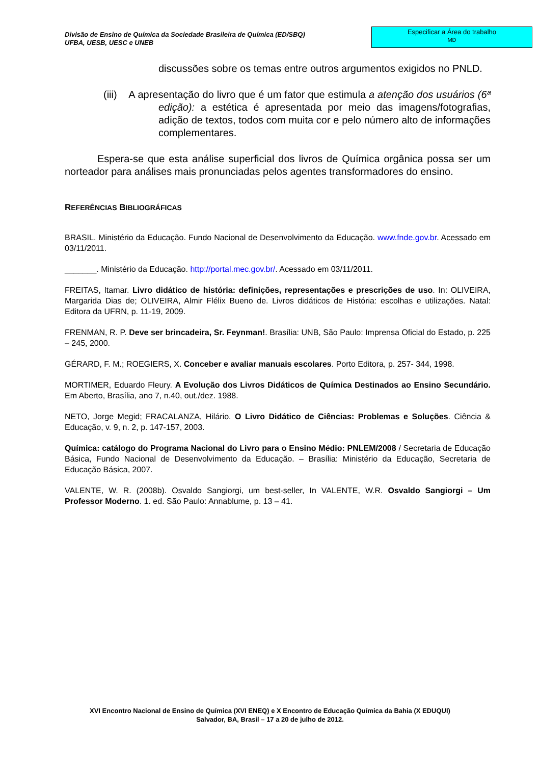Divisão de Ensino de Química da Sociedade Brasileira de Química (ED/SBQ)
UFBA, UESB, UESC e UNEB
Especificar a Área do trabalho
MD
discussões sobre os temas entre outros argumentos exigidos no PNLD.
(iii) A apresentação do livro que é um fator que estimula a atenção dos usuários (6ª edição): a estética é apresentada por meio das imagens/fotografias, adição de textos, todos com muita cor e pelo número alto de informações complementares.
Espera-se que esta análise superficial dos livros de Química orgânica possa ser um norteador para análises mais pronunciadas pelos agentes transformadores do ensino.
REFERÊNCIAS BIBLIOGRÁFICAS
BRASIL. Ministério da Educação. Fundo Nacional de Desenvolvimento da Educação. www.fnde.gov.br. Acessado em 03/11/2011.
_______. Ministério da Educação. http://portal.mec.gov.br/. Acessado em 03/11/2011.
FREITAS, Itamar. Livro didático de história: definições, representações e prescrições de uso. In: OLIVEIRA, Margarida Dias de; OLIVEIRA, Almir Flélix Bueno de. Livros didáticos de História: escolhas e utilizações. Natal: Editora da UFRN, p. 11-19, 2009.
FRENMAN, R. P. Deve ser brincadeira, Sr. Feynman!. Brasília: UNB, São Paulo: Imprensa Oficial do Estado, p. 225 – 245, 2000.
GÉRARD, F. M.; ROEGIERS, X. Conceber e avaliar manuais escolares. Porto Editora, p. 257- 344, 1998.
MORTIMER, Eduardo Fleury. A Evolução dos Livros Didáticos de Química Destinados ao Ensino Secundário. Em Aberto, Brasília, ano 7, n.40, out./dez. 1988.
NETO, Jorge Megid; FRACALANZA, Hilário. O Livro Didático de Ciências: Problemas e Soluções. Ciência & Educação, v. 9, n. 2, p. 147-157, 2003.
Química: catálogo do Programa Nacional do Livro para o Ensino Médio: PNLEM/2008 / Secretaria de Educação Básica, Fundo Nacional de Desenvolvimento da Educação. – Brasília: Ministério da Educação, Secretaria de Educação Básica, 2007.
VALENTE, W. R. (2008b). Osvaldo Sangiorgi, um best-seller, In VALENTE, W.R. Osvaldo Sangiorgi – Um Professor Moderno. 1. ed. São Paulo: Annablume, p. 13 – 41.
XVI Encontro Nacional de Ensino de Química (XVI ENEQ) e X Encontro de Educação Química da Bahia (X EDUQUI)
Salvador, BA, Brasil – 17 a 20 de julho de 2012.